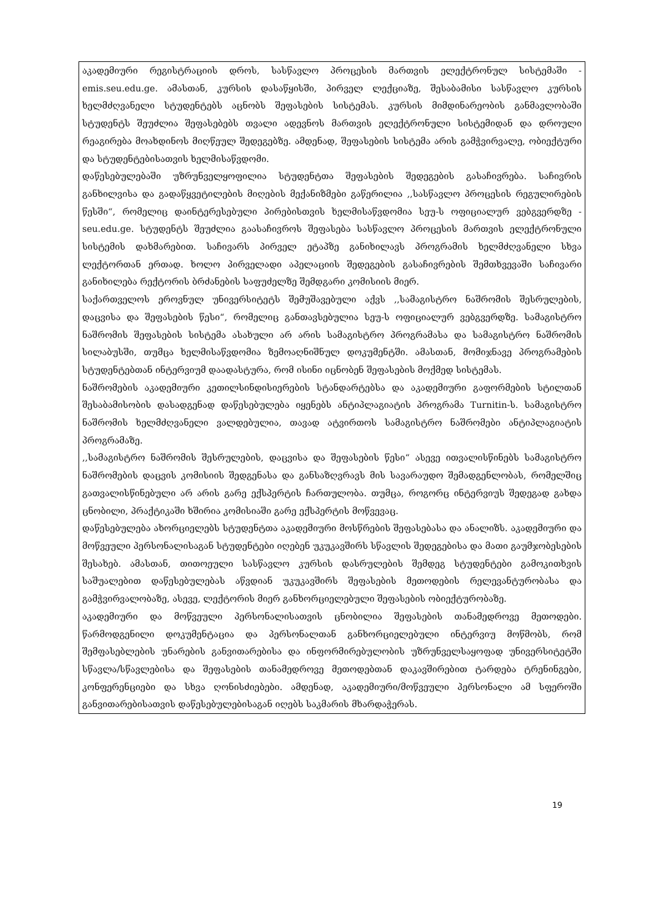აკადემიური რეგისტრაციის დროს, სასწავლო პროცესის მართვის ელექტრონულ სისტემაში - emis.seu.edu.ge. ამასთან, კურსის დასაწყისში, პირველ ლექციაზე, შესაბამისი სასწავლო კურსის ხელმძღვანელი სტუდენტებს აცნობს შეფასების სისტემას. კურსის მიმდინარეობის განმავლობაში სტუდენტს შეუძლია შეფასებებს თვალი ადევნოს მართვის ელექტრონული სისტემიდან და დროული რეაგირება მოახდინოს მიღწეულ შედეგებზე. ამდენად, შეფასების სისტემა არის გამჭვირვალე, ობიექტური და სტუდენტებისათვის ხელმისაწვდომი.
დაწესებულებაში უზრუნველყოფილია სტუდენტთა შეფასების შედეგების გასაჩივრება. საჩივრის განხილვისა და გადაწყვეტილების მიღების მექანიზმები გაწერილია ,,სასწავლო პროცესის რეგულირების წესში“, რომელიც დაინტერესებული პირებისთვის ხელმისაწვდომია სეუ-ს ოფიციალურ ვებგვერდზე - seu.edu.ge. სტუდენტს შეუძლია გაასაჩივროს შეფასება სასწავლო პროცესის მართვის ელექტრონული სისტემის დახმარებით. საჩივარს პირველ ეტაპზე განიხილავს პროგრამის ხელმძღვანელი სხვა ლექტორთან ერთად. ხოლო პირველადი აპელაციის შედეგების გასაჩივრების შემთხვევაში საჩივარი განიხილება რექტორის ბრძანების საფუძელზე შემდგარი კომისიის მიერ.
საქართველოს ეროვნულ უნივერსიტეტს შემუშავებული აქვს ,,სამაგისტრო ნაშრომის შესრულების, დაცვისა და შეფასების წესი“, რომელიც განთავსებულია სეუ-ს ოფიციალურ ვებგვერდზე. სამაგისტრო ნაშრომის შეფასების სისტემა ასახული არ არის სამაგისტრო პროგრამასა და სამაგისტრო ნაშრომის სილაბუსში, თუმცა ხელმისაწვდომია ზემოაღნიშნულ დოკუმენტში. ამასთან, მომიჯნავე პროგრამების სტუდენტებთან ინტერვიუმ დაადასტურა, რომ ისინი იცნობენ შეფასების მოქმედ სისტემას.
ნაშრომების აკადემიური კეთილსინდისიერების სტანდარტებსა და აკადემიური გაფორმების სტილთან შესაბამისობის დასადგენად დაწესებულება იყენებს ანტიპლაგიატის პროგრამა Turnitin-ს. სამაგისტრო ნაშრომის ხელმძღვანელი ვალდებულია, თავად ატვირთოს სამაგისტრო ნაშრომები ანტიპლაგიატის პროგრამაზე.
,,სამაგისტრო ნაშრომის შესრულების, დაცვისა და შეფასების წესი“ ასევე ითვალისწინებს სამაგისტრო ნაშრომების დაცვის კომისიის შედგენასა და განსაზღვრავს მის სავარაუდო შემადგენლობას, რომელშიც გათვალისწინებული არ არის გარე ექსპერტის ჩართულობა. თუმცა, როგორც ინტერვიუს შედეგად გახდა ცნობილი, პრაქტიკაში ხშირია კომისიაში გარე ექსპერტის მოწვევაც.
დაწესებულება ახორციელებს სტუდენტთა აკადემიური მოსწრების შეფასებასა და ანალიზს. აკადემიური და მოწვეული პერსონალისაგან სტუდენტები იღებენ უკუკავშირს სწავლის შედეგებისა და მათი გაუმჯობესების შესახებ. ამასთან, თითოეული სასწავლო კურსის დასრულების შემდეგ სტუდენტები გამოკითხვის საშუალებით დაწესებულებას აწვდიან უკუკავშირს შეფასების მეთოდების რელევანტურობასა და გამჭვირვალობაზე, ასევე, ლექტორის მიერ განხორციელებული შეფასების ობიექტურობაზე.
აკადემიური და მოწვეული პერსონალისათვის ცნობილია შეფასების თანამედროვე მეთოდები. წარმოდგენილი დოკუმენტაცია და პერსონალთან განხორციელებული ინტერვიუ მოწმობს, რომ შემფასებლების უნარების განვითარებისა და ინფორმირებულობის უზრუნველსაყოფად უნივერსიტეტში სწავლა/სწავლებისა და შეფასების თანამედროვე მეთოდებთან დაკავშირებით ტარდება ტრენინგები, კონფერენციები და სხვა ღონისძიებები. ამდენად, აკადემიური/მოწვეული პერსონალი ამ სფეროში განვითარებისათვის დაწესებულებისაგან იღებს საკმარის მხარდაჭერას.
19